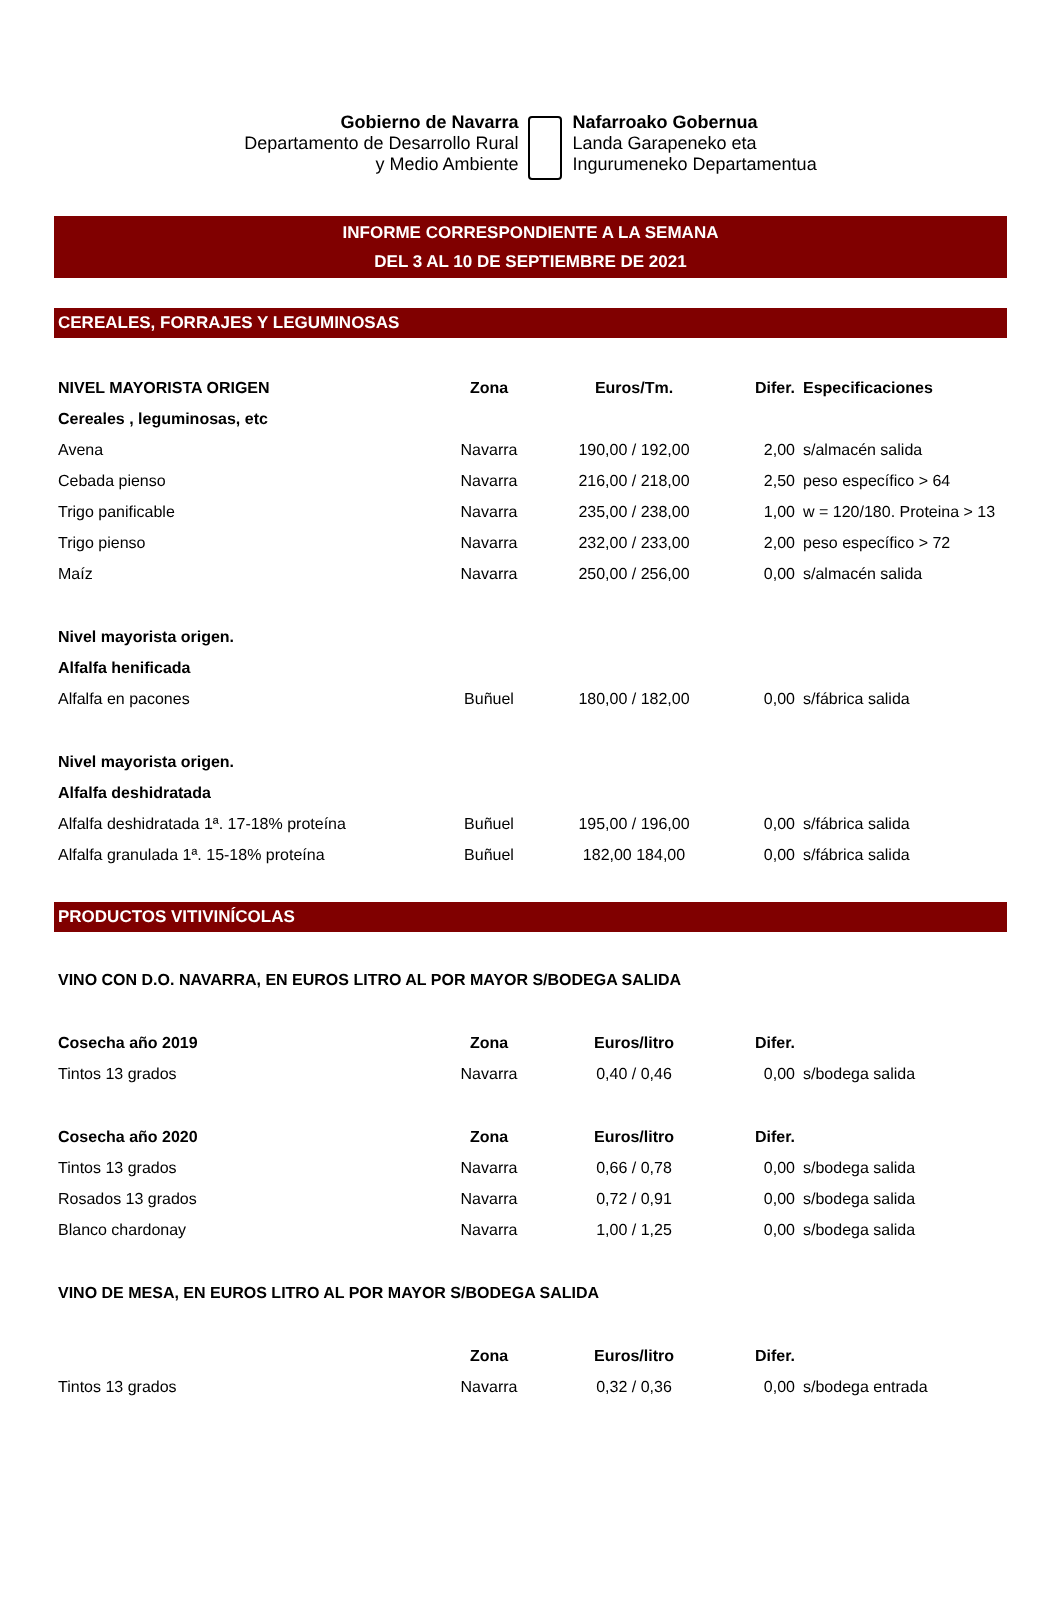Gobierno de Navarra
Departamento de Desarrollo Rural
y Medio Ambiente
Nafarroako Gobernua
Landa Garapeneko eta
Ingurumeneko Departamentua
INFORME CORRESPONDIENTE A LA SEMANA
DEL 3 AL 10 DE SEPTIEMBRE DE 2021
CEREALES, FORRAJES Y LEGUMINOSAS
| NIVEL MAYORISTA ORIGEN | Zona | Euros/Tm. | Difer. | Especificaciones |
| --- | --- | --- | --- | --- |
| Cereales , leguminosas, etc | | | | |
| Avena | Navarra | 190,00 / 192,00 | 2,00 | s/almacén salida |
| Cebada pienso | Navarra | 216,00 / 218,00 | 2,50 | peso específico > 64 |
| Trigo panificable | Navarra | 235,00 / 238,00 | 1,00 | w = 120/180. Proteina > 13 |
| Trigo pienso | Navarra | 232,00 / 233,00 | 2,00 | peso específico > 72 |
| Maíz | Navarra | 250,00 / 256,00 | 0,00 | s/almacén salida |
| Nivel mayorista origen. | | | | |
| Alfalfa henificada | | | | |
| Alfalfa en pacones | Buñuel | 180,00 / 182,00 | 0,00 | s/fábrica salida |
| Nivel mayorista origen. | | | | |
| Alfalfa deshidratada | | | | |
| Alfalfa deshidratada 1ª. 17-18% proteína | Buñuel | 195,00 / 196,00 | 0,00 | s/fábrica salida |
| Alfalfa granulada 1ª. 15-18% proteína | Buñuel | 182,00 184,00 | 0,00 | s/fábrica salida |
PRODUCTOS VITIVINÍCOLAS
| VINO CON D.O. NAVARRA, EN EUROS LITRO AL POR MAYOR S/BODEGA SALIDA | | | | |
| --- | --- | --- | --- | --- |
| Cosecha año 2019 | Zona | Euros/litro | Difer. | |
| Tintos 13 grados | Navarra | 0,40 / 0,46 | 0,00 | s/bodega salida |
| Cosecha año 2020 | Zona | Euros/litro | Difer. | |
| Tintos 13 grados | Navarra | 0,66 / 0,78 | 0,00 | s/bodega salida |
| Rosados 13 grados | Navarra | 0,72 / 0,91 | 0,00 | s/bodega salida |
| Blanco chardonay | Navarra | 1,00 / 1,25 | 0,00 | s/bodega salida |
| VINO DE MESA, EN EUROS LITRO AL POR MAYOR S/BODEGA SALIDA | | | | |
| | Zona | Euros/litro | Difer. | |
| Tintos 13 grados | Navarra | 0,32 / 0,36 | 0,00 | s/bodega entrada |